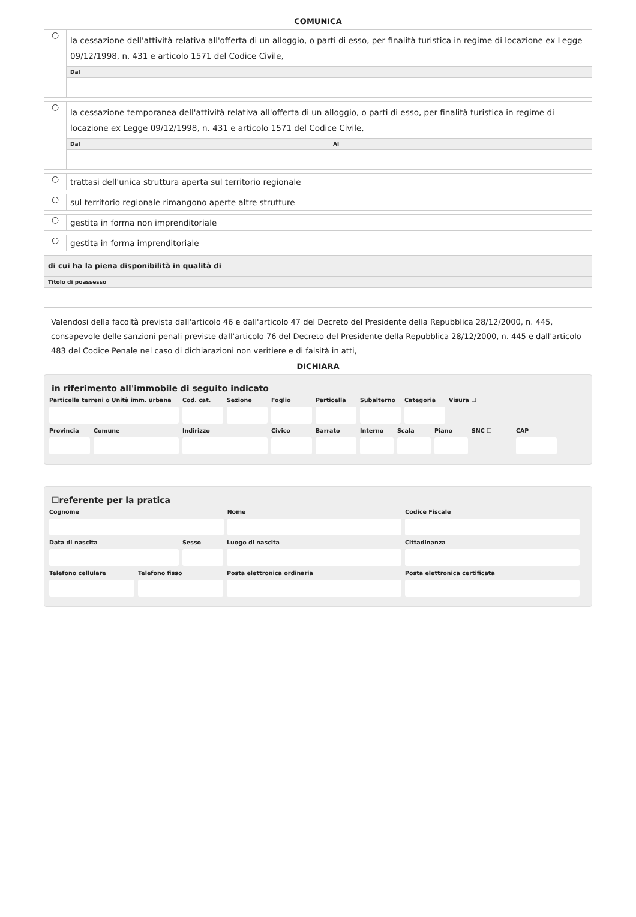COMUNICA
○
la cessazione dell'attività relativa all'offerta di un alloggio, o parti di esso, per finalità turistica in regime di locazione ex Legge 09/12/1998, n. 431 e articolo 1571 del Codice Civile,
Dal
○
la cessazione temporanea dell'attività relativa all'offerta di un alloggio, o parti di esso, per finalità turistica in regime di locazione ex Legge 09/12/1998, n. 431 e articolo 1571 del Codice Civile,
Dal Al
○
trattasi dell'unica struttura aperta sul territorio regionale
○
sul territorio regionale rimangono aperte altre strutture
○
gestita in forma non imprenditoriale
○
gestita in forma imprenditoriale
di cui ha la piena disponibilità in qualità di
Titolo di poassesso
Valendosi della facoltà prevista dall'articolo 46 e dall'articolo 47 del Decreto del Presidente della Repubblica 28/12/2000, n. 445, consapevole delle sanzioni penali previste dall'articolo 76 del Decreto del Presidente della Repubblica 28/12/2000, n. 445 e dall'articolo 483 del Codice Penale nel caso di dichiarazioni non veritiere e di falsità in atti,
DICHIARA
in riferimento all'immobile di seguito indicato
Particella terreni o Unità imm. urbana
Cod. cat. Sezione Foglio Particella Subalterno Categoria Visura ☐
Provincia Comune Indirizzo Civico Barrato Interno Scala Piano SNC ☐ CAP
☐referente per la pratica
Cognome Nome Codice Fiscale
Data di nascita Sesso Luogo di nascita Cittadinanza
Telefono cellulare Telefono fisso Posta elettronica ordinaria Posta elettronica certificata